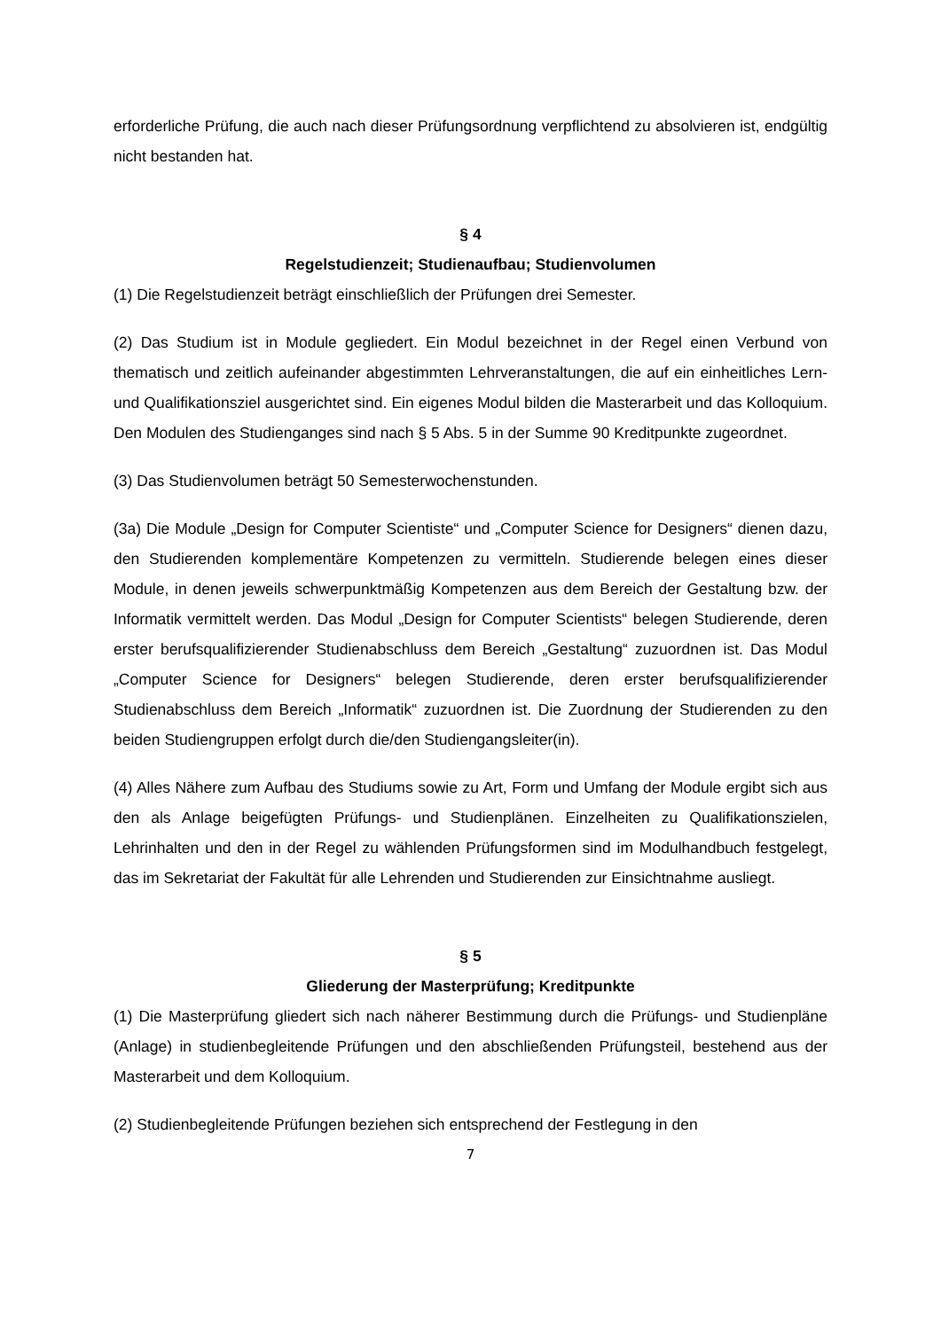erforderliche Prüfung, die auch nach dieser Prüfungsordnung verpflichtend zu absolvieren ist, endgültig nicht bestanden hat.
§ 4
Regelstudienzeit; Studienaufbau; Studienvolumen
(1) Die Regelstudienzeit beträgt einschließlich der Prüfungen drei Semester.
(2) Das Studium ist in Module gegliedert. Ein Modul bezeichnet in der Regel einen Verbund von thematisch und zeitlich aufeinander abgestimmten Lehrveranstaltungen, die auf ein einheitliches Lern- und Qualifikationsziel ausgerichtet sind. Ein eigenes Modul bilden die Masterarbeit und das Kolloquium. Den Modulen des Studienganges sind nach § 5 Abs. 5 in der Summe 90 Kreditpunkte zugeordnet.
(3) Das Studienvolumen beträgt 50 Semesterwochenstunden.
(3a) Die Module „Design for Computer Scientiste“ und „Computer Science for Designers“ dienen dazu, den Studierenden komplementäre Kompetenzen zu vermitteln. Studierende belegen eines dieser Module, in denen jeweils schwerpunktmäßig Kompetenzen aus dem Bereich der Gestaltung bzw. der Informatik vermittelt werden. Das Modul „Design for Computer Scientists“ belegen Studierende, deren erster berufsqualifizierender Studienabschluss dem Bereich „Gestaltung“ zuzuordnen ist. Das Modul „Computer Science for Designers“ belegen Studierende, deren erster berufsqualifizierender Studienabschluss dem Bereich „Informatik“ zuzuordnen ist. Die Zuordnung der Studierenden zu den beiden Studiengruppen erfolgt durch die/den Studiengangsleiter(in).
(4) Alles Nähere zum Aufbau des Studiums sowie zu Art, Form und Umfang der Module ergibt sich aus den als Anlage beigefügten Prüfungs- und Studienplänen. Einzelheiten zu Qualifikationszielen, Lehrinhalten und den in der Regel zu wählenden Prüfungsformen sind im Modulhandbuch festgelegt, das im Sekretariat der Fakultät für alle Lehrenden und Studierenden zur Einsichtnahme ausliegt.
§ 5
Gliederung der Masterprüfung; Kreditpunkte
(1) Die Masterprüfung gliedert sich nach näherer Bestimmung durch die Prüfungs- und Studienpläne (Anlage) in studienbegleitende Prüfungen und den abschließenden Prüfungsteil, bestehend aus der Masterarbeit und dem Kolloquium.
(2) Studienbegleitende Prüfungen beziehen sich entsprechend der Festlegung in den
7